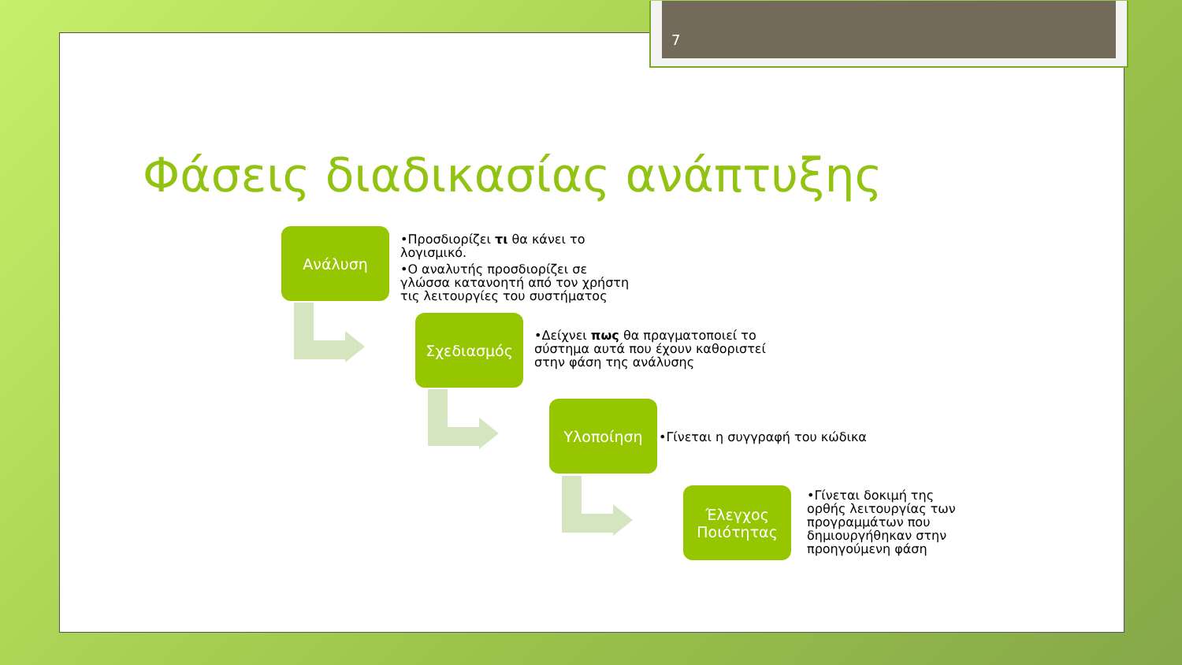7
Φάσεις διαδικασίας ανάπτυξης
Ανάλυση
•Προσδιορίζει τι θα κάνει το λογισμικό.
•Ο αναλυτής προσδιορίζει σε γλώσσα κατανοητή από τον χρήστη τις λειτουργίες του συστήματος
Σχεδιασμός
•Δείχνει πως θα πραγματοποιεί το σύστημα αυτά που έχουν καθοριστεί στην φάση της ανάλυσης
Υλοποίηση
•Γίνεται η συγγραφή του κώδικα
Έλεγχος Ποιότητας
•Γίνεται δοκιμή της ορθής λειτουργίας των προγραμμάτων που δημιουργήθηκαν στην προηγούμενη φάση